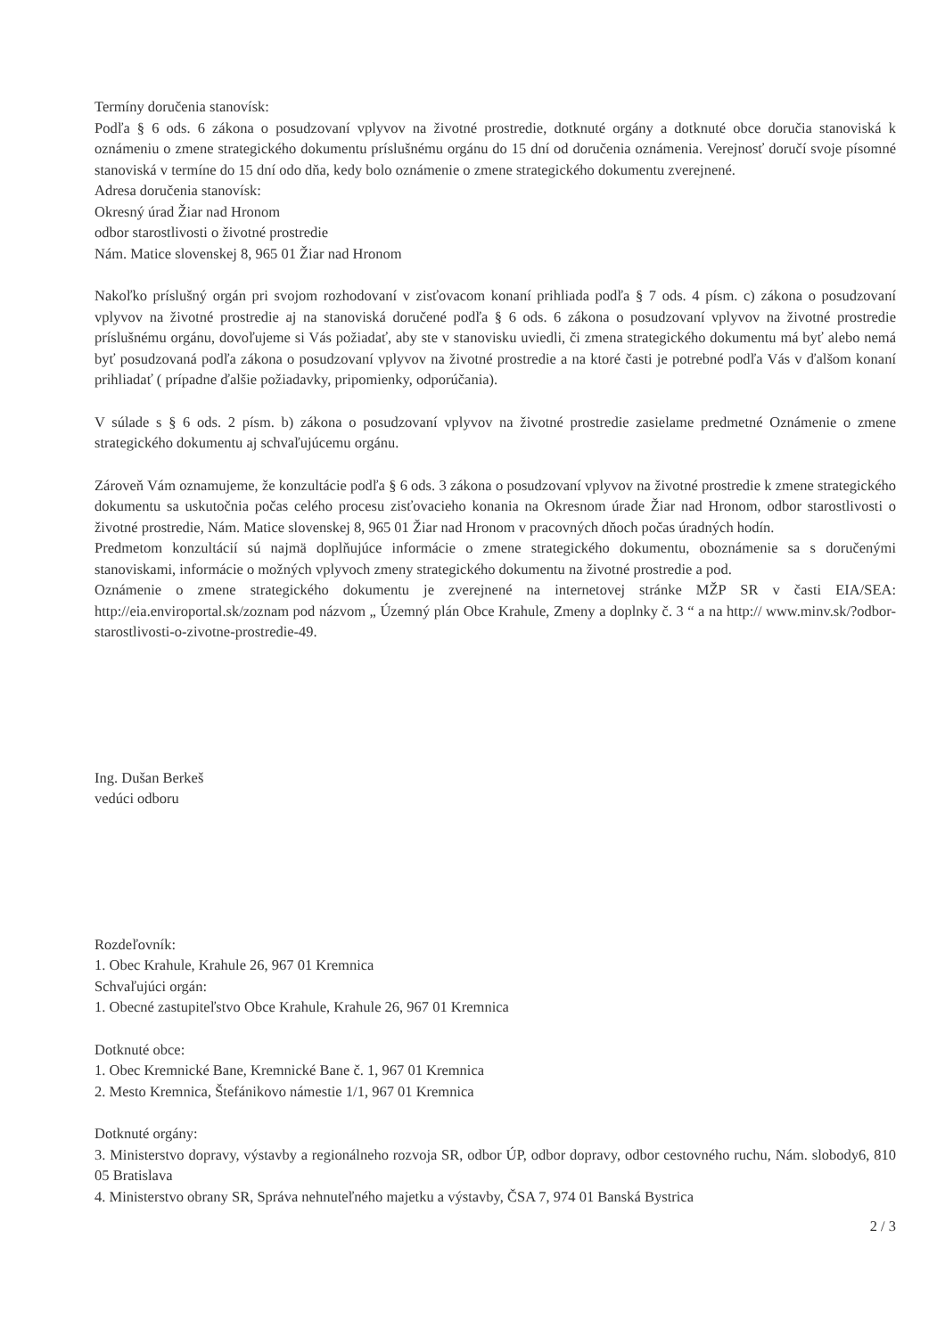Termíny doručenia stanovísk:
Podľa § 6 ods. 6 zákona o posudzovaní vplyvov na životné prostredie, dotknuté orgány a dotknuté obce doručia stanoviská k oznámeniu o zmene strategického dokumentu príslušnému orgánu do 15 dní od doručenia oznámenia. Verejnosť doručí svoje písomné stanoviská v termíne do 15 dní odo dňa, kedy bolo oznámenie o zmene strategického dokumentu zverejnené.
Adresa doručenia stanovísk:
Okresný úrad Žiar nad Hronom
odbor starostlivosti o životné prostredie
Nám. Matice slovenskej 8, 965 01 Žiar nad Hronom
Nakoľko príslušný orgán pri svojom rozhodovaní v zisťovacom konaní prihliada podľa § 7 ods. 4 písm. c) zákona o posudzovaní vplyvov na životné prostredie aj na stanoviská doručené podľa § 6 ods. 6 zákona o posudzovaní vplyvov na životné prostredie príslušnému orgánu, dovoľujeme si Vás požiadať, aby ste v stanovisku uviedli, či zmena strategického dokumentu má byť alebo nemá byť posudzovaná podľa zákona o posudzovaní vplyvov na životné prostredie a na ktoré časti je potrebné podľa Vás v ďalšom konaní prihliadať ( prípadne ďalšie požiadavky, pripomienky, odporúčania).
V súlade s § 6 ods. 2 písm. b) zákona o posudzovaní vplyvov na životné prostredie zasielame predmetné Oznámenie o zmene strategického dokumentu aj schvaľujúcemu orgánu.
Zároveň Vám oznamujeme, že konzultácie podľa § 6 ods. 3 zákona o posudzovaní vplyvov na životné prostredie k zmene strategického dokumentu sa uskutočnia počas celého procesu zisťovacieho konania na Okresnom úrade Žiar nad Hronom, odbor starostlivosti o životné prostredie, Nám. Matice slovenskej 8, 965 01 Žiar nad Hronom v pracovných dňoch počas úradných hodín.
Predmetom konzultácií sú najmä doplňujúce informácie o zmene strategického dokumentu, oboznámenie sa s doručenými stanoviskami, informácie o možných vplyvoch zmeny strategického dokumentu na životné prostredie a pod.
Oznámenie o zmene strategického dokumentu je zverejnené na internetovej stránke MŽP SR v časti EIA/SEA: http://eia.enviroportal.sk/zoznam pod názvom „ Územný plán Obce Krahule, Zmeny a doplnky č. 3 “ a na http:// www.minv.sk/?odbor-starostlivosti-o-zivotne-prostredie-49.
Ing. Dušan Berkeš
vedúci odboru
Rozdeľovník:
1. Obec Krahule, Krahule 26, 967 01 Kremnica
Schvaľujúci orgán:
1. Obecné zastupiteľstvo Obce Krahule, Krahule 26, 967 01 Kremnica
Dotknuté obce:
1. Obec Kremnické Bane, Kremnické Bane č. 1, 967 01 Kremnica
2. Mesto Kremnica, Štefánikovo námestie 1/1, 967 01 Kremnica
Dotknuté orgány:
3. Ministerstvo dopravy, výstavby a regionálneho rozvoja SR, odbor ÚP, odbor dopravy, odbor cestovného ruchu, Nám. slobody6, 810 05 Bratislava
4. Ministerstvo obrany SR, Správa nehnuteľného majetku a výstavby, ČSA 7, 974 01 Banská Bystrica
2 / 3